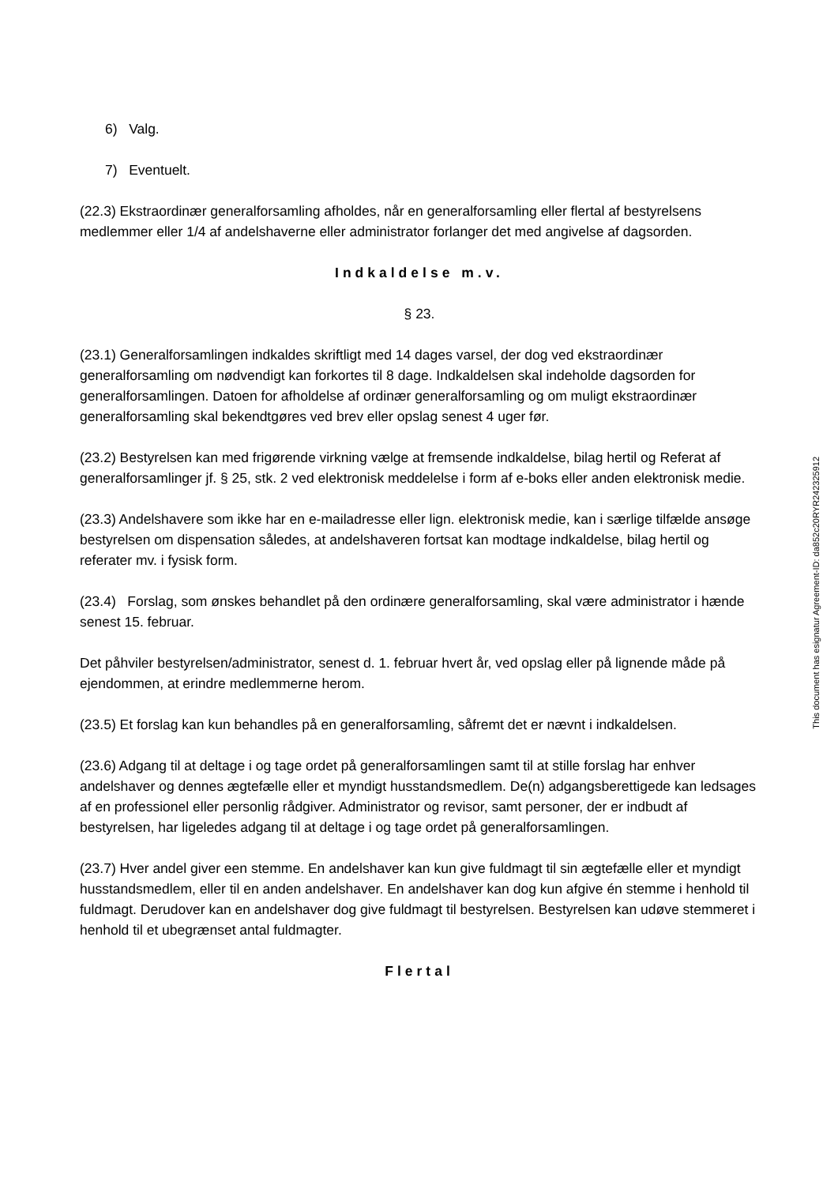6) Valg.
7) Eventuelt.
(22.3) Ekstraordinær generalforsamling afholdes, når en generalforsamling eller flertal af bestyrelsens medlemmer eller 1/4 af andelshaverne eller administrator forlanger det med angivelse af dagsorden.
Indkaldelse m.v.
§ 23.
(23.1) Generalforsamlingen indkaldes skriftligt med 14 dages varsel, der dog ved ekstraordinær generalforsamling om nødvendigt kan forkortes til 8 dage. Indkaldelsen skal indeholde dagsorden for generalforsamlingen. Datoen for afholdelse af ordinær generalforsamling og om muligt ekstraordinær generalforsamling skal bekendtgøres ved brev eller opslag senest 4 uger før.
(23.2) Bestyrelsen kan med frigørende virkning vælge at fremsende indkaldelse, bilag hertil og Referat af generalforsamlinger jf. § 25, stk. 2 ved elektronisk meddelelse i form af e-boks eller anden elektronisk medie.
(23.3) Andelshavere som ikke har en e-mailadresse eller lign. elektronisk medie, kan i særlige tilfælde ansøge bestyrelsen om dispensation således, at andelshaveren fortsat kan modtage indkaldelse, bilag hertil og referater mv. i fysisk form.
(23.4) Forslag, som ønskes behandlet på den ordinære generalforsamling, skal være administrator i hænde senest 15. februar.
Det påhviler bestyrelsen/administrator, senest d. 1. februar hvert år, ved opslag eller på lignende måde på ejendommen, at erindre medlemmerne herom.
(23.5) Et forslag kan kun behandles på en generalforsamling, såfremt det er nævnt i indkaldelsen.
(23.6) Adgang til at deltage i og tage ordet på generalforsamlingen samt til at stille forslag har enhver andelshaver og dennes ægtefælle eller et myndigt husstandsmedlem. De(n) adgangsberettigede kan ledsages af en professionel eller personlig rådgiver. Administrator og revisor, samt personer, der er indbudt af bestyrelsen, har ligeledes adgang til at deltage i og tage ordet på generalforsamlingen.
(23.7) Hver andel giver een stemme. En andelshaver kan kun give fuldmagt til sin ægtefælle eller et myndigt husstandsmedlem, eller til en anden andelshaver. En andelshaver kan dog kun afgive én stemme i henhold til fuldmagt. Derudover kan en andelshaver dog give fuldmagt til bestyrelsen. Bestyrelsen kan udøve stemmeret i henhold til et ubegrænset antal fuldmagter.
Flertal
This document has esignatur Agreement-ID: da852c20RYR242325912